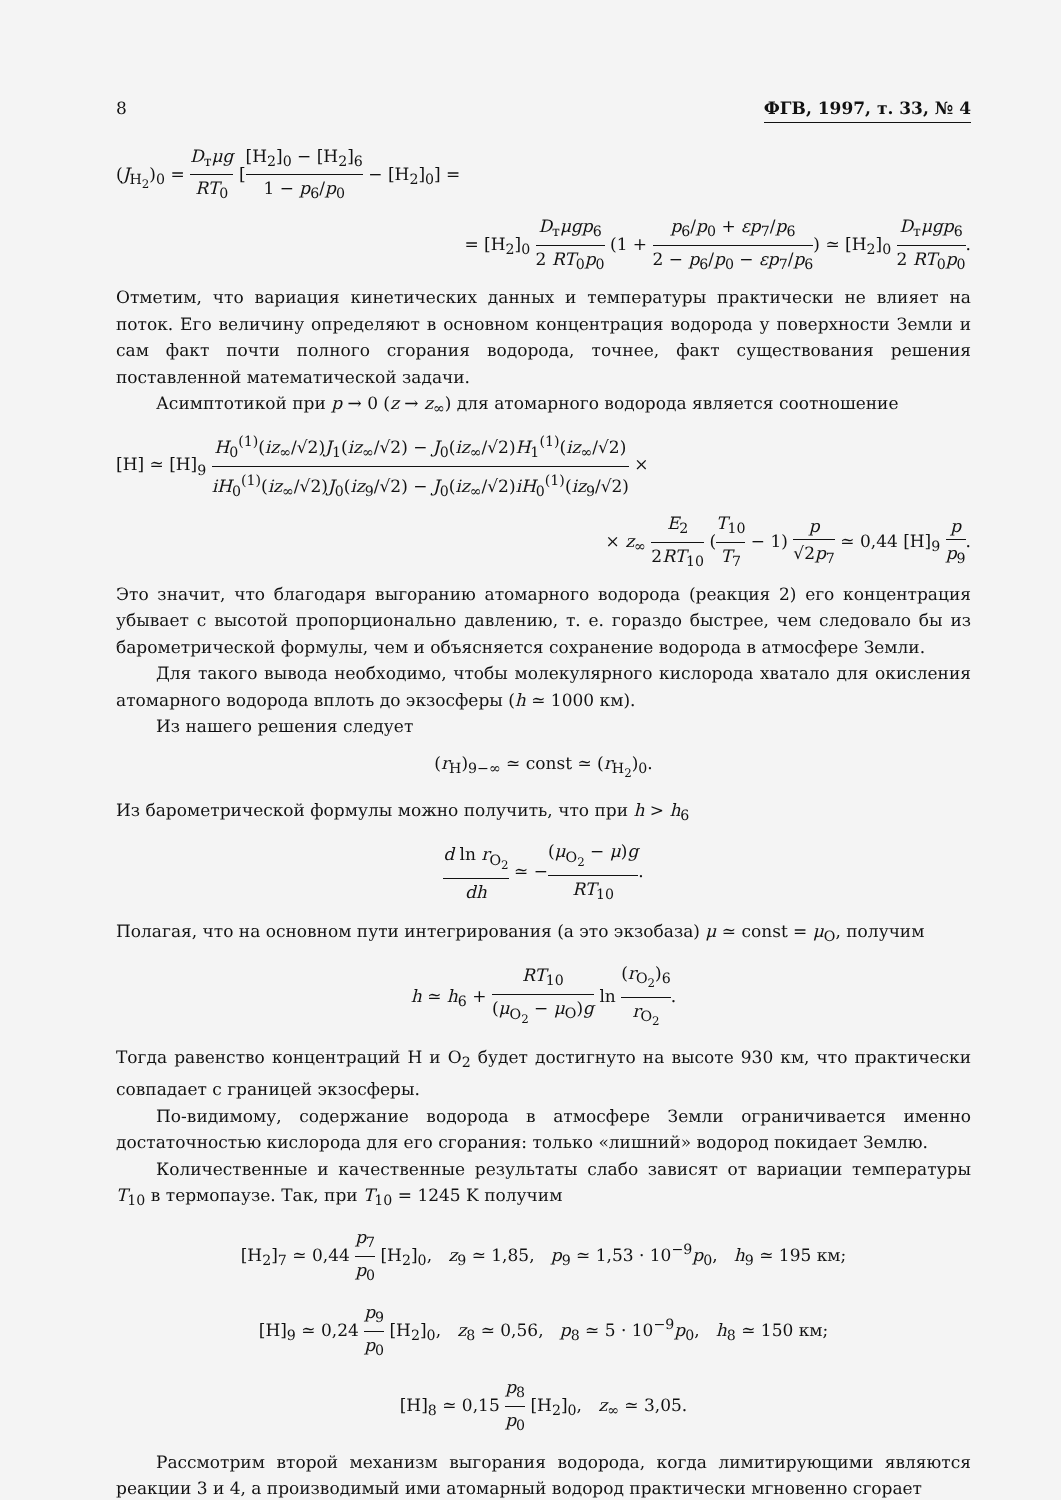8 ФГВ, 1997, т. 33, № 4
(J<sub>H<sub>2</sub></sub>)<sub>0</sub> = D<sub>т</sub>μg RT<sub>0</sub> [[H<sub>2</sub>]<sub>0</sub> − [H<sub>2</sub>]<sub>6</sub> 1 − p<sub>6</sub>/p<sub>0</sub> − [H<sub>2</sub>]<sub>0</sub>] =
= [H<sub>2</sub>]<sub>0</sub> D<sub>т</sub>μgp<sub>6</sub> 2 RT<sub>0</sub>p<sub>0</sub> (1 + p<sub>6</sub>/p<sub>0</sub> + εp<sub>7</sub>/p<sub>6</sub> 2 − p<sub>6</sub>/p<sub>0</sub> − εp<sub>7</sub>/p<sub>6</sub>) ≃ [H<sub>2</sub>]<sub>0</sub> D<sub>т</sub>μgp<sub>6</sub> 2 RT<sub>0</sub>p<sub>0</sub>.
Отметим, что вариация кинетических данных и температуры практически не влияет на поток. Его величину определяют в основном концентрация водорода у поверхности Земли и сам факт почти полного сгорания водорода, точнее, факт существования решения поставленной математической задачи.
Асимптотикой при p → 0 (z → z<sub>∞</sub>) для атомарного водорода является соотношение
[H] ≃ [H]<sub>9</sub> H<sub>0</sub><sup>(1)</sup>(iz<sub>∞</sub>/√2)J<sub>1</sub>(iz<sub>∞</sub>/√2) − J<sub>0</sub>(iz<sub>∞</sub>/√2)H<sub>1</sub><sup>(1)</sup>(iz<sub>∞</sub>/√2) iH<sub>0</sub><sup>(1)</sup>(iz<sub>∞</sub>/√2)J<sub>0</sub>(iz<sub>9</sub>/√2) − J<sub>0</sub>(iz<sub>∞</sub>/√2)iH<sub>0</sub><sup>(1)</sup>(iz<sub>9</sub>/√2) ×
× z<sub>∞</sub> E<sub>2</sub> 2RT<sub>10</sub> (T<sub>10</sub> T<sub>7</sub> − 1) p √2p<sub>7</sub> ≃ 0,44 [H]<sub>9</sub> p p<sub>9</sub>.
Это значит, что благодаря выгоранию атомарного водорода (реакция 2) его концентрация убывает с высотой пропорционально давлению, т. е. гораздо быстрее, чем следовало бы из барометрической формулы, чем и объясняется сохранение водорода в атмосфере Земли.
Для такого вывода необходимо, чтобы молекулярного кислорода хватало для окисления атомарного водорода вплоть до экзосферы (h ≃ 1000 км).
Из нашего решения следует
(r<sub>H</sub>)<sub>9−∞</sub> ≃ const ≃ (r<sub>H<sub>2</sub></sub>)<sub>0</sub>.
Из барометрической формулы можно получить, что при h > h<sub>6</sub>
d ln r<sub>O<sub>2</sub></sub> dh ≃ −(μ<sub>O<sub>2</sub></sub> − μ)g RT<sub>10</sub>.
Полагая, что на основном пути интегрирования (а это экзобаза) μ ≃ const = μ<sub>O</sub>, получим
h ≃ h<sub>6</sub> + RT<sub>10</sub> (μ<sub>O<sub>2</sub></sub> − μ<sub>O</sub>)g ln (r<sub>O<sub>2</sub></sub>)<sub>6</sub> r<sub>O<sub>2</sub></sub>.
Тогда равенство концентраций H и O<sub>2</sub> будет достигнуто на высоте 930 км, что практически совпадает с границей экзосферы.
По-видимому, содержание водорода в атмосфере Земли ограничивается именно достаточностью кислорода для его сгорания: только «лишний» водород покидает Землю.
Количественные и качественные результаты слабо зависят от вариации температуры T<sub>10</sub> в термопаузе. Так, при T<sub>10</sub> = 1245 K получим
[H<sub>2</sub>]<sub>7</sub> ≃ 0,44 p<sub>7</sub> p<sub>0</sub> [H<sub>2</sub>]<sub>0</sub>, z<sub>9</sub> ≃ 1,85, p<sub>9</sub> ≃ 1,53 · 10<sup>−9</sup>p<sub>0</sub>, h<sub>9</sub> ≃ 195 км;
[H]<sub>9</sub> ≃ 0,24 p<sub>9</sub> p<sub>0</sub> [H<sub>2</sub>]<sub>0</sub>, z<sub>8</sub> ≃ 0,56, p<sub>8</sub> ≃ 5 · 10<sup>−9</sup>p<sub>0</sub>, h<sub>8</sub> ≃ 150 км;
[H]<sub>8</sub> ≃ 0,15 p<sub>8</sub> p<sub>0</sub> [H<sub>2</sub>]<sub>0</sub>, z<sub>∞</sub> ≃ 3,05.
Рассмотрим второй механизм выгорания водорода, когда лимитирующими являются реакции 3 и 4, а производимый ими атомарный водород практически мгновенно сгорает